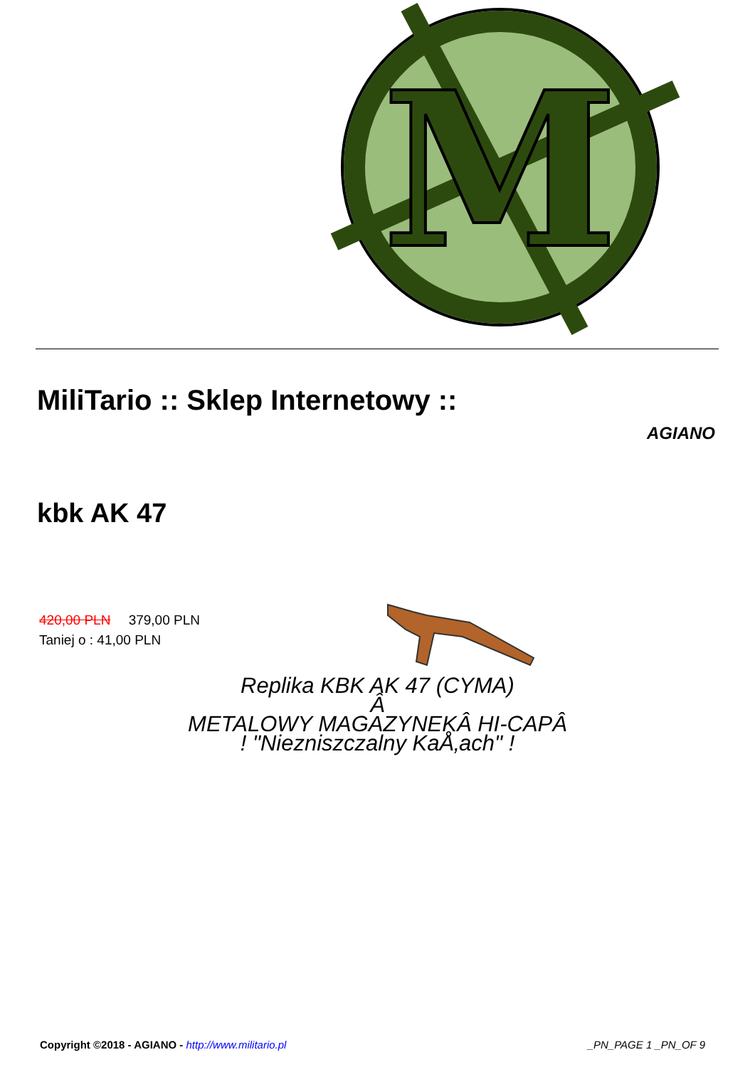M
MiliTario :: Sklep Internetowy ::
AGIANO
kbk AK 47
420,00 PLN 379,00 PLN
Taniej o : 41,00 PLN
Replika KBK AK 47 (CYMA)
Â
METALOWY MAGAZYNEKÂ HI-CAPÂ
! "Niezniszczalny KaÅ‚ach" !
Copyright ©2018 - AGIANO - http://www.militario.pl _PN_PAGE 1 _PN_OF 9